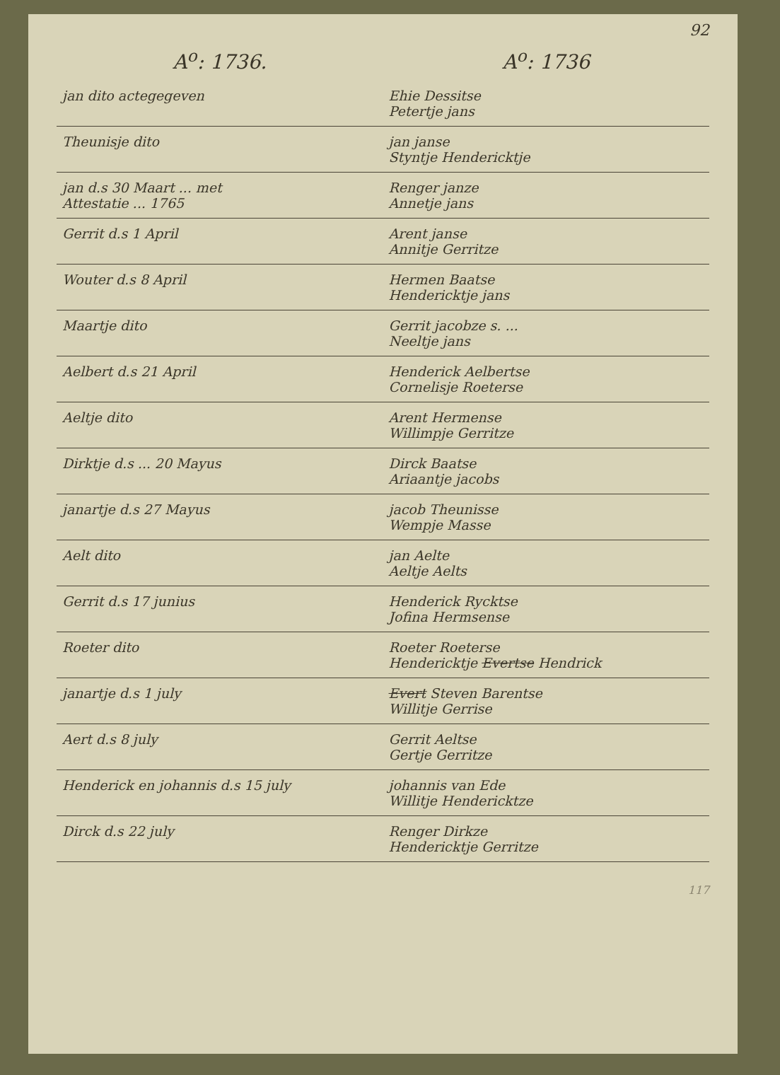92
| A<sup>o</sup>: 1736. | A<sup>o</sup>: 1736 |
| --- | --- |
| jan dito actegegeven | Ehie Dessitse Petertje jans |
| Theunisje dito | jan janse Styntje Hendericktje |
| jan d.s 30 Maart ... met Attestatie ... 1765 | Renger janze Annetje jans |
| Gerrit d.s 1 April | Arent janse Annitje Gerritze |
| Wouter d.s 8 April | Hermen Baatse Hendericktje jans |
| Maartje dito | Gerrit jacobze s. ... Neeltje jans |
| Aelbert d.s 21 April | Henderick Aelbertse Cornelisje Roeterse |
| Aeltje dito | Arent Hermense Willimpje Gerritze |
| Dirktje d.s ... 20 Mayus | Dirck Baatse Ariaantje jacobs |
| janartje d.s 27 Mayus | jacob Theunisse Wempje Masse |
| Aelt dito | jan Aelte Aeltje Aelts |
| Gerrit d.s 17 junius | Henderick Rycktse Jofina Hermsense |
| Roeter dito | Roeter Roeterse Hendericktje Evertse Hendrick |
| janartje d.s 1 july | Evert Steven Barentse Willitje Gerrise |
| Aert d.s 8 july | Gerrit Aeltse Gertje Gerritze |
| Henderick en johannis d.s 15 july | johannis van Ede Willitje Hendericktze |
| Dirck d.s 22 july | Renger Dirkze Hendericktje Gerritze |
117